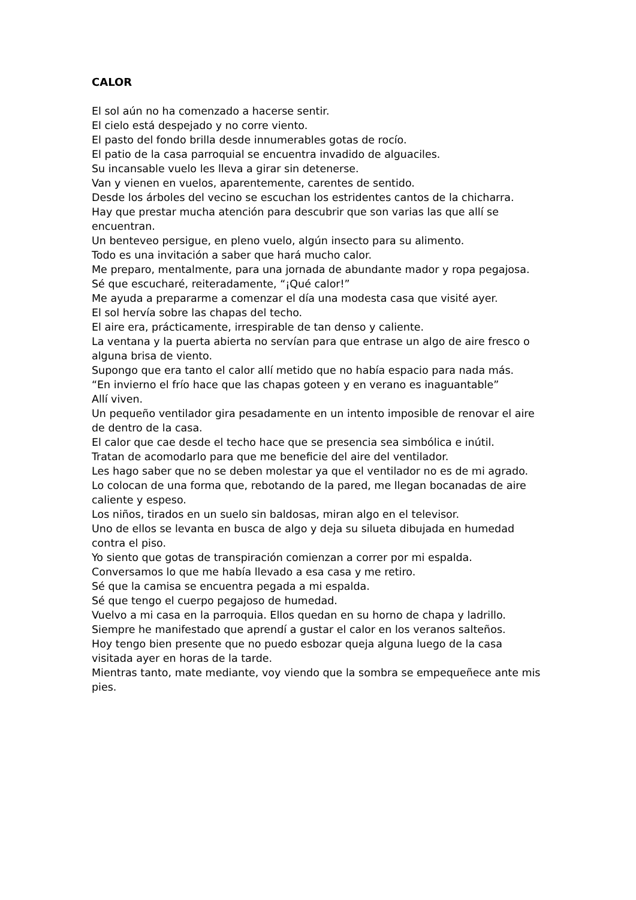CALOR
El sol aún no ha comenzado a hacerse sentir.
El cielo está despejado y no corre viento.
El pasto del fondo brilla desde innumerables gotas de rocío.
El patio de la casa parroquial se encuentra invadido de alguaciles.
Su incansable vuelo les lleva a girar sin detenerse.
Van y vienen en vuelos, aparentemente, carentes de sentido.
Desde los árboles del vecino se escuchan los estridentes cantos de la chicharra.
Hay que prestar mucha atención para descubrir que son varias las que allí se encuentran.
Un benteveo persigue, en pleno vuelo, algún insecto para su alimento.
Todo es una invitación a saber que hará mucho calor.
Me preparo, mentalmente, para una jornada de abundante mador y ropa pegajosa.
Sé que escucharé, reiteradamente, “¡Qué calor!”
Me ayuda a prepararme a comenzar el día una modesta casa que visité ayer.
El sol hervía sobre las chapas del techo.
El aire era, prácticamente, irrespirable de tan denso y caliente.
La ventana y la puerta abierta no servían para que entrase un algo de aire fresco o alguna brisa de viento.
Supongo que era tanto el calor allí metido que no había espacio para nada más.
“En invierno el frío hace que las chapas goteen y en verano es inaguantable”
Allí viven.
Un pequeño ventilador gira pesadamente en un intento imposible de renovar el aire de dentro de la casa.
El calor que cae desde el techo hace que se presencia sea simbólica e inútil.
Tratan de acomodarlo para que me beneficie del aire del ventilador.
Les hago saber que no se deben molestar ya que el ventilador no es de mi agrado.
Lo colocan de una forma que, rebotando de la pared, me llegan bocanadas de aire caliente y espeso.
Los niños, tirados en un suelo sin baldosas, miran algo en el televisor.
Uno de ellos se levanta en busca de algo y deja su silueta dibujada en humedad contra el piso.
Yo siento que gotas de transpiración comienzan a correr por mi espalda.
Conversamos lo que me había llevado a esa casa y me retiro.
Sé que la camisa se encuentra pegada a mi espalda.
Sé que tengo el cuerpo pegajoso de humedad.
Vuelvo a mi casa en la parroquia. Ellos quedan en su horno de chapa y ladrillo.
Siempre he manifestado que aprendí a gustar el calor en los veranos salteños.
Hoy tengo bien presente que no puedo esbozar queja alguna luego de la casa visitada ayer en horas de la tarde.
Mientras tanto, mate mediante, voy viendo que la sombra se empequeñece ante mis pies.